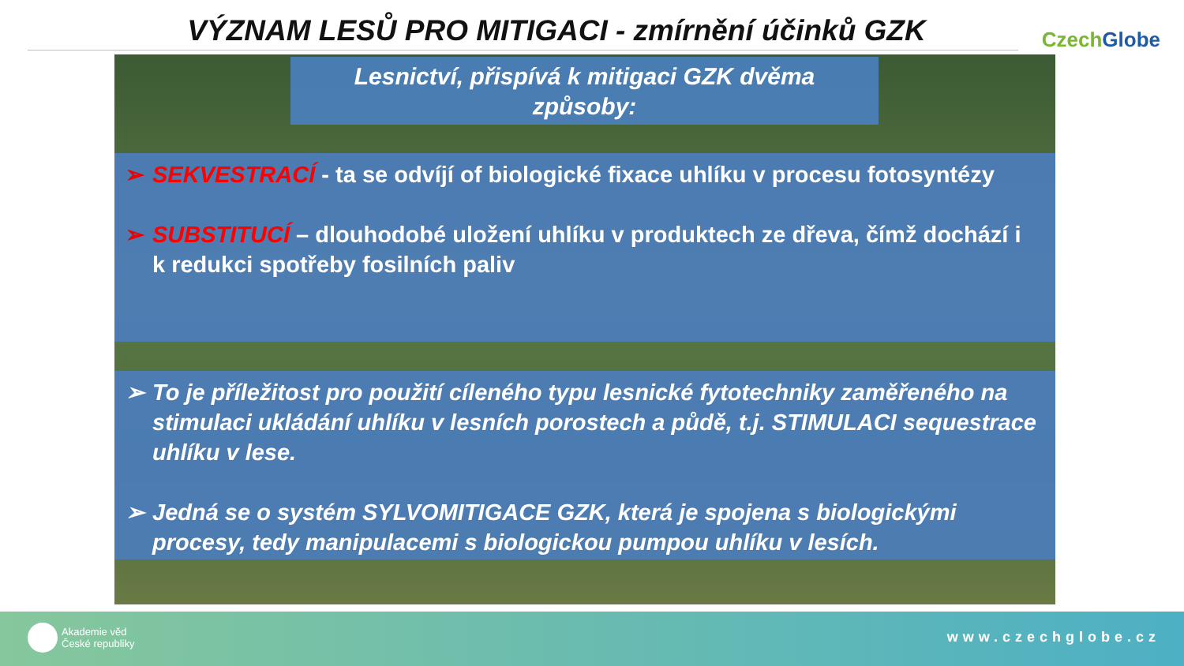VÝZNAM LESŮ PRO MITIGACI - zmírnění účinků GZK CzechGlobe
Lesnictví, přispívá k mitigaci GZK dvěma
způsoby:
➢ SEKVESTRACÍ - ta se odvíjí of biologické fixace uhlíku v procesu fotosyntézy
➢ SUBSTITUCÍ – dlouhodobé uložení uhlíku v produktech ze dřeva, čímž dochází i k redukci spotřeby fosilních paliv
➢ To je příležitost pro použití cíleného typu lesnické fytotechniky zaměřeného na stimulaci ukládání uhlíku v lesních porostech a půdě, t.j. STIMULACI sequestrace uhlíku v lese.
➢ Jedná se o systém SYLVOMITIGACE GZK, která je spojena s biologickými procesy, tedy manipulacemi s biologickou pumpou uhlíku v lesích.
Akademie věd
České republiky
www.czechglobe.cz